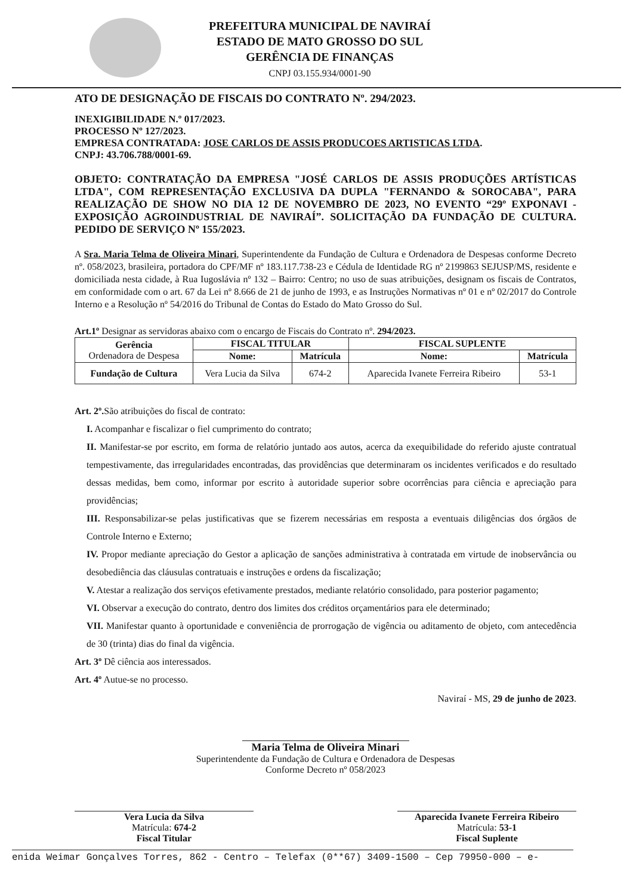PREFEITURA MUNICIPAL DE NAVIRAÍ
ESTADO DE MATO GROSSO DO SUL
GERÊNCIA DE FINANÇAS
CNPJ 03.155.934/0001-90
ATO DE DESIGNAÇÃO DE FISCAIS DO CONTRATO Nº. 294/2023.
INEXIGIBILIDADE N.º 017/2023.
PROCESSO Nº 127/2023.
EMPRESA CONTRATADA: JOSE CARLOS DE ASSIS PRODUCOES ARTISTICAS LTDA.
CNPJ: 43.706.788/0001-69.
OBJETO: CONTRATAÇÃO DA EMPRESA "JOSÉ CARLOS DE ASSIS PRODUÇÕES ARTÍSTICAS LTDA", COM REPRESENTAÇÃO EXCLUSIVA DA DUPLA "FERNANDO & SOROCABA", PARA REALIZAÇÃO DE SHOW NO DIA 12 DE NOVEMBRO DE 2023, NO EVENTO “29º EXPONAVI - EXPOSIÇÃO AGROINDUSTRIAL DE NAVIRAÍ”. SOLICITAÇÃO DA FUNDAÇÃO DE CULTURA. PEDIDO DE SERVIÇO Nº 155/2023.
A Sra. Maria Telma de Oliveira Minari, Superintendente da Fundação de Cultura e Ordenadora de Despesas conforme Decreto nº. 058/2023, brasileira, portadora do CPF/MF nº 183.117.738-23 e Cédula de Identidade RG nº 2199863 SEJUSP/MS, residente e domiciliada nesta cidade, à Rua Iugoslávia nº 132 – Bairro: Centro; no uso de suas atribuições, designam os fiscais de Contratos, em conformidade com o art. 67 da Lei nº 8.666 de 21 de junho de 1993, e as Instruções Normativas nº 01 e nº 02/2017 do Controle Interno e a Resolução nº 54/2016 do Tribunal de Contas do Estado do Mato Grosso do Sul.
Art.1º Designar as servidoras abaixo com o encargo de Fiscais do Contrato nº. 294/2023.
| Gerência Ordenadora de Despesa | FISCAL TITULAR | | FISCAL SUPLENTE | |
| --- | --- | --- | --- | --- |
| | Nome: | Matrícula | Nome: | Matrícula |
| Fundação de Cultura | Vera Lucia da Silva | 674-2 | Aparecida Ivanete Ferreira Ribeiro | 53-1 |
Art. 2º. São atribuições do fiscal de contrato:
I. Acompanhar e fiscalizar o fiel cumprimento do contrato;
II. Manifestar-se por escrito, em forma de relatório juntado aos autos, acerca da exequibilidade do referido ajuste contratual tempestivamente, das irregularidades encontradas, das providências que determinaram os incidentes verificados e do resultado dessas medidas, bem como, informar por escrito à autoridade superior sobre ocorrências para ciência e apreciação para providências;
III. Responsabilizar-se pelas justificativas que se fizerem necessárias em resposta a eventuais diligências dos órgãos de Controle Interno e Externo;
IV. Propor mediante apreciação do Gestor a aplicação de sanções administrativa à contratada em virtude de inobservância ou desobediência das cláusulas contratuais e instruções e ordens da fiscalização;
V. Atestar a realização dos serviços efetivamente prestados, mediante relatório consolidado, para posterior pagamento;
VI. Observar a execução do contrato, dentro dos limites dos créditos orçamentários para ele determinado;
VII. Manifestar quanto à oportunidade e conveniência de prorrogação de vigência ou aditamento de objeto, com antecedência de 30 (trinta) dias do final da vigência.
Art. 3º Dê ciência aos interessados.
Art. 4º Autue-se no processo.
Naviraí - MS, 29 de junho de 2023.
Maria Telma de Oliveira Minari
Superintendente da Fundação de Cultura e Ordenadora de Despesas
Conforme Decreto nº 058/2023
Vera Lucia da Silva
Matrícula: 674-2
Fiscal Titular
Aparecida Ivanete Ferreira Ribeiro
Matrícula: 53-1
Fiscal Suplente
enida Weimar Gonçalves Torres, 862 - Centro – Telefax (0**67) 3409-1500 – Cep 79950-000 – e-